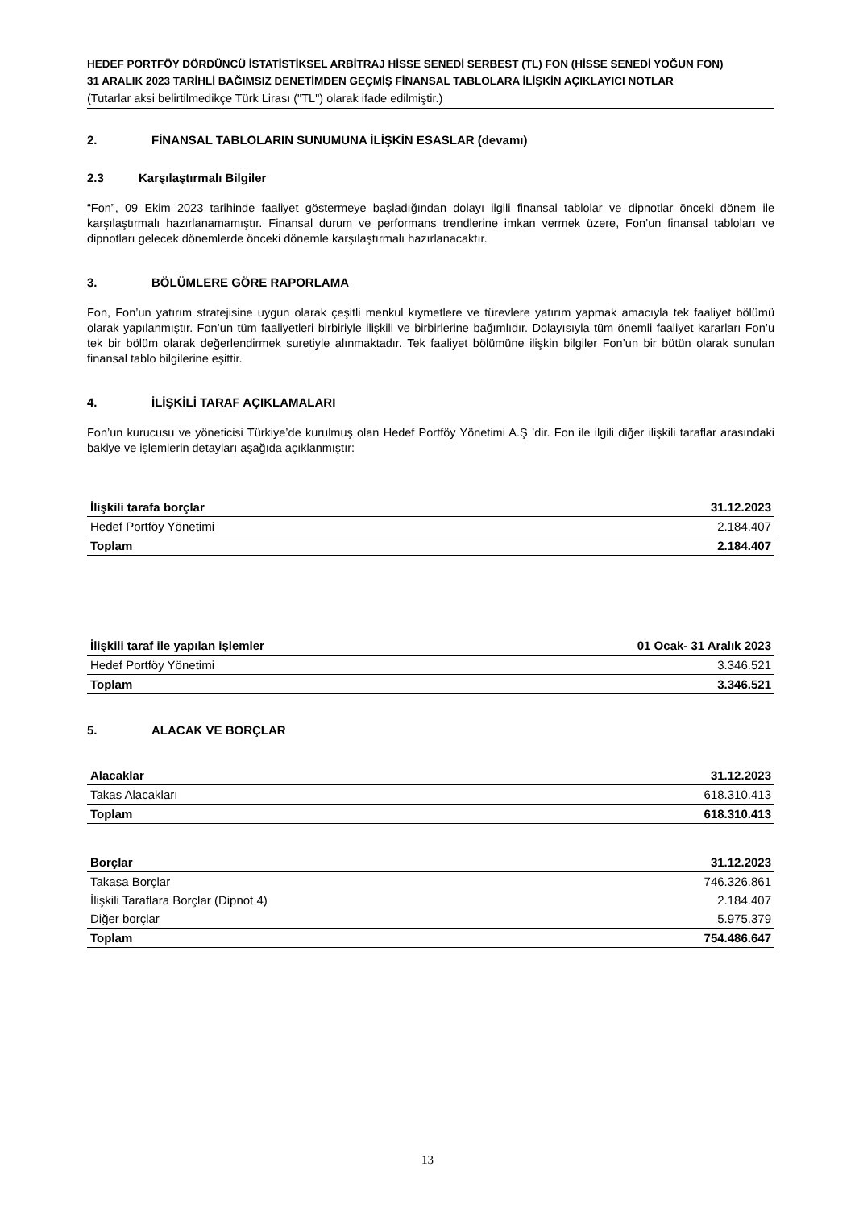HEDEF PORTFÖY DÖRDÜNCÜ İSTATİSTİKSEL ARBİTRAJ HİSSE SENEDİ SERBEST (TL) FON (HİSSE SENEDİ YOĞUN FON)
31 ARALIK 2023 TARİHLİ BAĞIMSIZ DENETİMDEN GEÇMİŞ FİNANSAL TABLOLARA İLİŞKİN AÇIKLAYICI NOTLAR
(Tutarlar aksi belirtilmedikçe Türk Lirası ("TL") olarak ifade edilmiştir.)
2. FİNANSAL TABLOLARIN SUNUMUNA İLİŞKİN ESASLAR (devamı)
2.3 Karşılaştırmalı Bilgiler
“Fon”, 09 Ekim 2023 tarihinde faaliyet göstermeye başladığından dolayı ilgili finansal tablolar ve dipnotlar önceki dönem ile karşılaştırmalı hazırlanamamıştır. Finansal durum ve performans trendlerine imkan vermek üzere, Fon’un finansal tabloları ve dipnotları gelecek dönemlerde önceki dönemle karşılaştırmalı hazırlanacaktır.
3. BÖLÜMLERE GÖRE RAPORLAMA
Fon, Fon’un yatırım stratejisine uygun olarak çeşitli menkul kıymetlere ve türevlere yatırım yapmak amacıyla tek faaliyet bölümü olarak yapılanmıştır. Fon’un tüm faaliyetleri birbiriyle ilişkili ve birbirlerine bağımlıdır. Dolayısıyla tüm önemli faaliyet kararları Fon’u tek bir bölüm olarak değerlendirmek suretiyle alınmaktadır. Tek faaliyet bölümüne ilişkin bilgiler Fon’un bir bütün olarak sunulan finansal tablo bilgilerine eşittir.
4. İLİŞKİLİ TARAF AÇIKLAMALARI
Fon’un kurucusu ve yöneticisi Türkiye’de kurulmuş olan Hedef Portföy Yönetimi A.Ş ’dir. Fon ile ilgili diğer ilişkili taraflar arasındaki bakiye ve işlemlerin detayları aşağıda açıklanmıştır:
| İlişkili tarafa borçlar | 31.12.2023 |
| --- | --- |
| Hedef Portföy Yönetimi | 2.184.407 |
| Toplam | 2.184.407 |
| İlişkili taraf ile yapılan işlemler | 01 Ocak- 31 Aralık 2023 |
| --- | --- |
| Hedef Portföy Yönetimi | 3.346.521 |
| Toplam | 3.346.521 |
5. ALACAK VE BORÇLAR
| Alacaklar | 31.12.2023 |
| --- | --- |
| Takas Alacakları | 618.310.413 |
| Toplam | 618.310.413 |
| Borçlar | 31.12.2023 |
| --- | --- |
| Takasa Borçlar | 746.326.861 |
| İlişkili Taraflara Borçlar (Dipnot 4) | 2.184.407 |
| Diğer borçlar | 5.975.379 |
| Toplam | 754.486.647 |
13